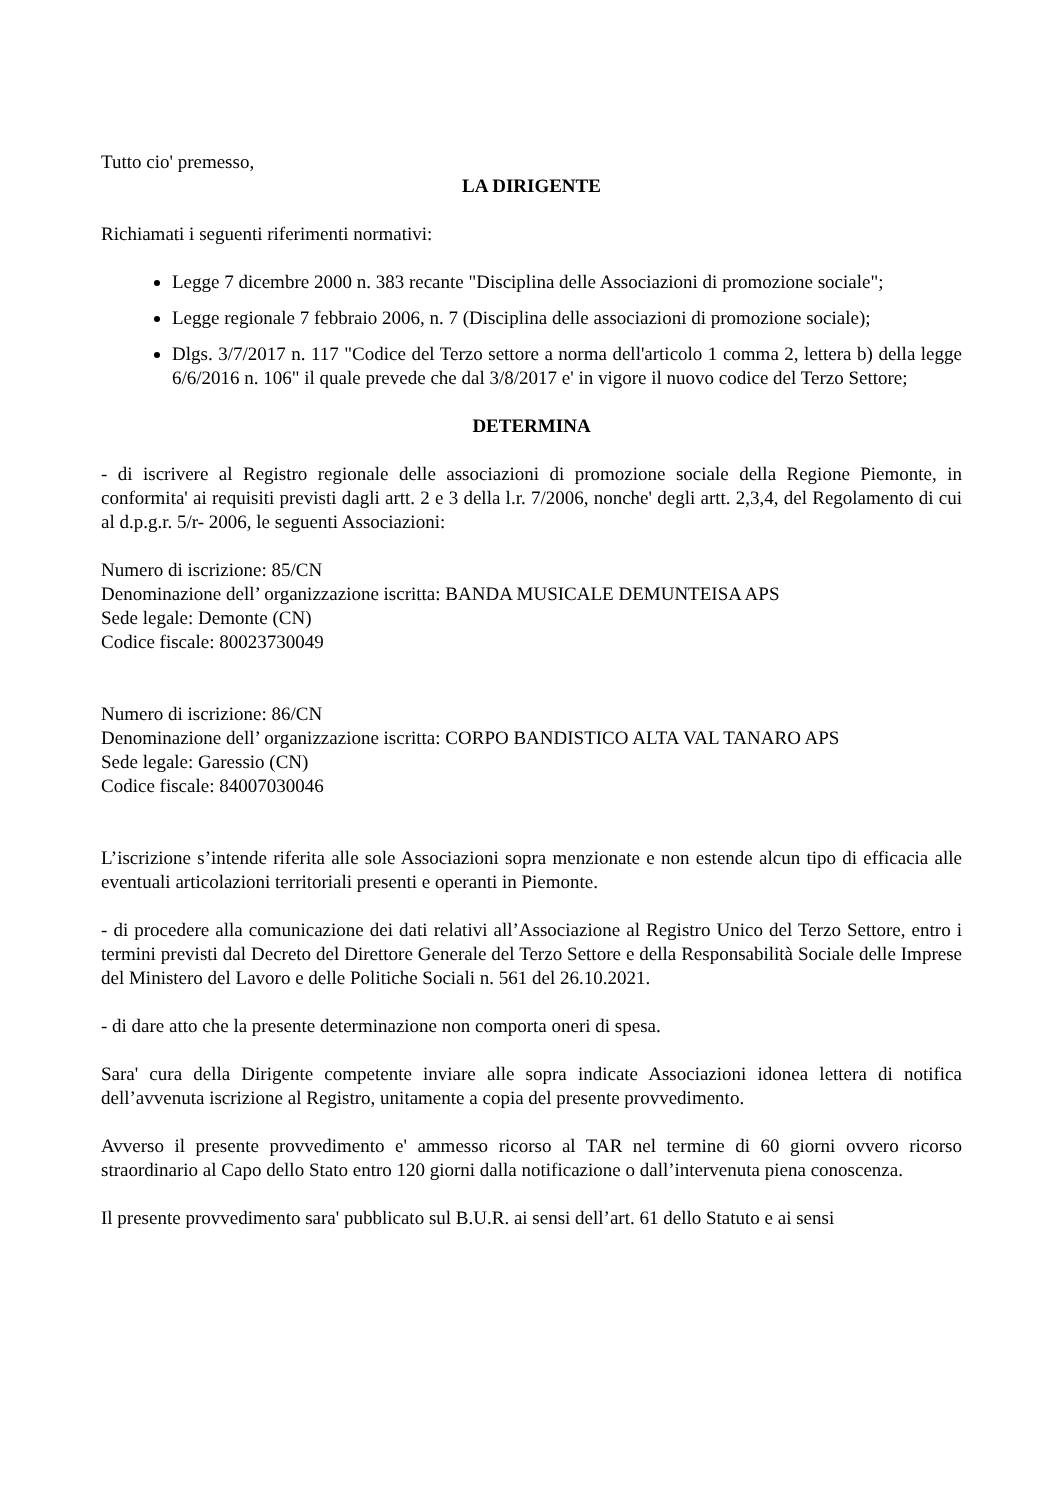Tutto cio' premesso,
LA DIRIGENTE
Richiamati i seguenti riferimenti normativi:
Legge 7 dicembre 2000 n. 383 recante "Disciplina delle Associazioni di promozione sociale";
Legge regionale 7 febbraio 2006, n. 7 (Disciplina delle associazioni di promozione sociale);
Dlgs. 3/7/2017 n. 117 "Codice del Terzo settore a norma dell'articolo 1 comma 2, lettera b) della legge 6/6/2016 n. 106" il quale prevede che dal 3/8/2017 e' in vigore il nuovo codice del Terzo Settore;
DETERMINA
- di iscrivere al Registro regionale delle associazioni di promozione sociale della Regione Piemonte, in conformita' ai requisiti previsti dagli artt. 2 e 3 della l.r. 7/2006, nonche' degli artt. 2,3,4, del Regolamento di cui al d.p.g.r. 5/r- 2006, le seguenti Associazioni:
Numero di iscrizione: 85/CN
Denominazione dell’ organizzazione iscritta: BANDA MUSICALE DEMUNTEISA APS
Sede legale: Demonte (CN)
Codice fiscale: 80023730049
Numero di iscrizione: 86/CN
Denominazione dell’ organizzazione iscritta: CORPO BANDISTICO ALTA VAL TANARO APS
Sede legale: Garessio (CN)
Codice fiscale: 84007030046
L’iscrizione s’intende riferita alle sole Associazioni sopra menzionate e non estende alcun tipo di efficacia alle eventuali articolazioni territoriali presenti e operanti in Piemonte.
- di procedere alla comunicazione dei dati relativi all’Associazione al Registro Unico del Terzo Settore, entro i termini previsti dal Decreto del Direttore Generale del Terzo Settore e della Responsabilità Sociale delle Imprese del Ministero del Lavoro e delle Politiche Sociali n. 561 del 26.10.2021.
- di dare atto che la presente determinazione non comporta oneri di spesa.
Sara' cura della Dirigente competente inviare alle sopra indicate Associazioni idonea lettera di notifica dell’avvenuta iscrizione al Registro, unitamente a copia del presente provvedimento.
Avverso il presente provvedimento e' ammesso ricorso al TAR nel termine di 60 giorni ovvero ricorso straordinario al Capo dello Stato entro 120 giorni dalla notificazione o dall’intervenuta piena conoscenza.
Il presente provvedimento sara' pubblicato sul B.U.R. ai sensi dell’art. 61 dello Statuto e ai sensi